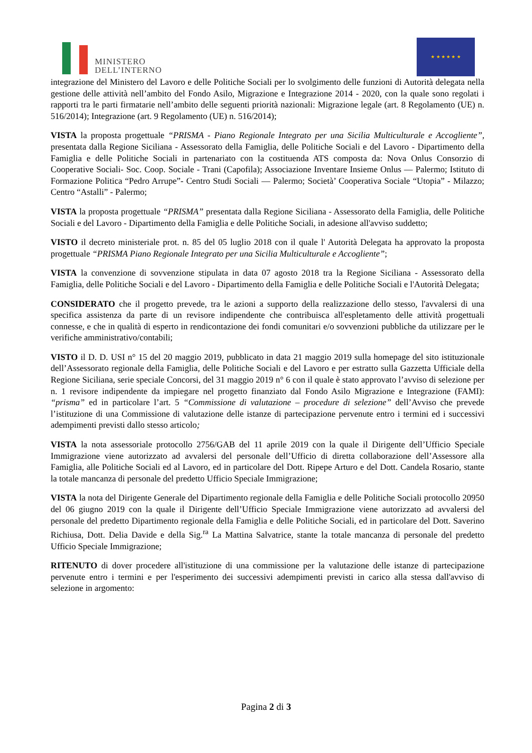MINISTERO
DELL’INTERNO
★ ★ ★ ★ ★ ★
integrazione del Ministero del Lavoro e delle Politiche Sociali per lo svolgimento delle funzioni di Autorità delegata nella gestione delle attività nell’ambito del Fondo Asilo, Migrazione e Integrazione 2014 - 2020, con la quale sono regolati i rapporti tra le parti firmatarie nell’ambito delle seguenti priorità nazionali: Migrazione legale (art. 8 Regolamento (UE) n. 516/2014); Integrazione (art. 9 Regolamento (UE) n. 516/2014);
VISTA la proposta progettuale “PRISMA - Piano Regionale Integrato per una Sicilia Multiculturale e Accogliente”, presentata dalla Regione Siciliana - Assessorato della Famiglia, delle Politiche Sociali e del Lavoro - Dipartimento della Famiglia e delle Politiche Sociali in partenariato con la costituenda ATS composta da: Nova Onlus Consorzio di Cooperative Sociali- Soc. Coop. Sociale - Trani (Capofila); Associazione Inventare Insieme Onlus — Palermo; Istituto di Formazione Politica “Pedro Arrupe”- Centro Studi Sociali — Palermo; Società’ Cooperativa Sociale “Utopia” - Milazzo; Centro “Astalli” - Palermo;
VISTA la proposta progettuale “PRISMA” presentata dalla Regione Siciliana - Assessorato della Famiglia, delle Politiche Sociali e del Lavoro - Dipartimento della Famiglia e delle Politiche Sociali, in adesione all'avviso suddetto;
VISTO il decreto ministeriale prot. n. 85 del 05 luglio 2018 con il quale l' Autorità Delegata ha approvato la proposta progettuale “PRISMA Piano Regionale Integrato per una Sicilia Multiculturale e Accogliente”;
VISTA la convenzione di sovvenzione stipulata in data 07 agosto 2018 tra la Regione Siciliana - Assessorato della Famiglia, delle Politiche Sociali e del Lavoro - Dipartimento della Famiglia e delle Politiche Sociali e l'Autorità Delegata;
CONSIDERATO che il progetto prevede, tra le azioni a supporto della realizzazione dello stesso, l'avvalersi di una specifica assistenza da parte di un revisore indipendente che contribuisca all'espletamento delle attività progettuali connesse, e che in qualità di esperto in rendicontazione dei fondi comunitari e/o sovvenzioni pubbliche da utilizzare per le verifiche amministrativo/contabili;
VISTO il D. D. USI n° 15 del 20 maggio 2019, pubblicato in data 21 maggio 2019 sulla homepage del sito istituzionale dell’Assessorato regionale della Famiglia, delle Politiche Sociali e del Lavoro e per estratto sulla Gazzetta Ufficiale della Regione Siciliana, serie speciale Concorsi, del 31 maggio 2019 n° 6 con il quale è stato approvato l’avviso di selezione per n. 1 revisore indipendente da impiegare nel progetto finanziato dal Fondo Asilo Migrazione e Integrazione (FAMI): “prisma” ed in particolare l’art. 5 “Commissione di valutazione – procedure di selezione” dell’Avviso che prevede l’istituzione di una Commissione di valutazione delle istanze di partecipazione pervenute entro i termini ed i successivi adempimenti previsti dallo stesso articolo;
VISTA la nota assessoriale protocollo 2756/GAB del 11 aprile 2019 con la quale il Dirigente dell’Ufficio Speciale Immigrazione viene autorizzato ad avvalersi del personale dell’Ufficio di diretta collaborazione dell’Assessore alla Famiglia, alle Politiche Sociali ed al Lavoro, ed in particolare del Dott. Ripepe Arturo e del Dott. Candela Rosario, stante la totale mancanza di personale del predetto Ufficio Speciale Immigrazione;
VISTA la nota del Dirigente Generale del Dipartimento regionale della Famiglia e delle Politiche Sociali protocollo 20950 del 06 giugno 2019 con la quale il Dirigente dell’Ufficio Speciale Immigrazione viene autorizzato ad avvalersi del personale del predetto Dipartimento regionale della Famiglia e delle Politiche Sociali, ed in particolare del Dott. Saverino Richiusa, Dott. Delia Davide e della Sig.<sup>ra</sup> La Mattina Salvatrice, stante la totale mancanza di personale del predetto Ufficio Speciale Immigrazione;
RITENUTO di dover procedere all'istituzione di una commissione per la valutazione delle istanze di partecipazione pervenute entro i termini e per l'esperimento dei successivi adempimenti previsti in carico alla stessa dall'avviso di selezione in argomento:
Pagina 2 di 3